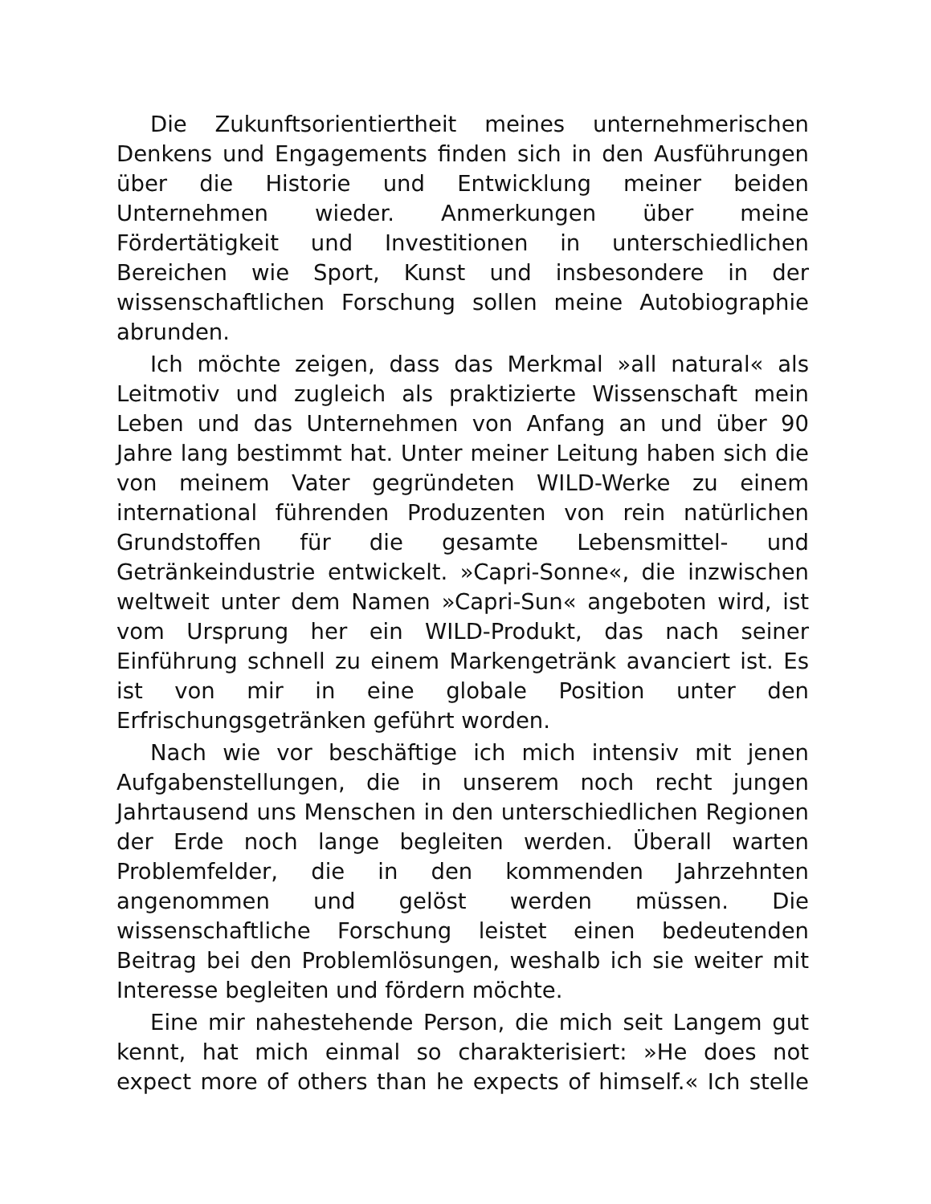Die Zukunftsorientiertheit meines unternehmerischen Denkens und Engagements finden sich in den Ausführungen über die Historie und Entwicklung meiner beiden Unternehmen wieder. Anmerkungen über meine Fördertätigkeit und Investitionen in unterschiedlichen Bereichen wie Sport, Kunst und insbesondere in der wissenschaftlichen Forschung sollen meine Autobiographie abrunden.
Ich möchte zeigen, dass das Merkmal »all natural« als Leitmotiv und zugleich als praktizierte Wissenschaft mein Leben und das Unternehmen von Anfang an und über 90 Jahre lang bestimmt hat. Unter meiner Leitung haben sich die von meinem Vater gegründeten WILD-Werke zu einem international führenden Produzenten von rein natürlichen Grundstoffen für die gesamte Lebensmittel- und Getränkeindustrie entwickelt. »Capri-Sonne«, die inzwischen weltweit unter dem Namen »Capri-Sun« angeboten wird, ist vom Ursprung her ein WILD-Produkt, das nach seiner Einführung schnell zu einem Markengetränk avanciert ist. Es ist von mir in eine globale Position unter den Erfrischungsgetränken geführt worden.
Nach wie vor beschäftige ich mich intensiv mit jenen Aufgabenstellungen, die in unserem noch recht jungen Jahrtausend uns Menschen in den unterschiedlichen Regionen der Erde noch lange begleiten werden. Überall warten Problemfelder, die in den kommenden Jahrzehnten angenommen und gelöst werden müssen. Die wissenschaftliche Forschung leistet einen bedeutenden Beitrag bei den Problemlösungen, weshalb ich sie weiter mit Interesse begleiten und fördern möchte.
Eine mir nahestehende Person, die mich seit Langem gut kennt, hat mich einmal so charakterisiert: »He does not expect more of others than he expects of himself.« Ich stelle